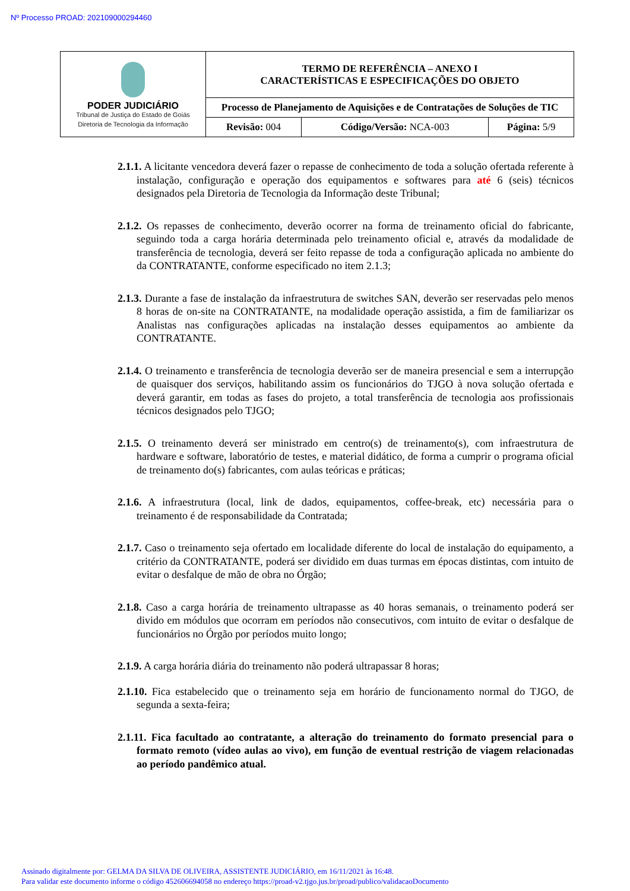Nº Processo PROAD: 202109000294460
| PODER JUDICIÁRIO Tribunal de Justiça do Estado de Goiás Diretoria de Tecnologia da Informação | TERMO DE REFERÊNCIA – ANEXO I CARACTERÍSTICAS E ESPECIFICAÇÕES DO OBJETO | | |
| | Processo de Planejamento de Aquisições e de Contratações de Soluções de TIC | | |
| | Revisão: 004 | Código/Versão: NCA-003 | Página: 5/9 |
2.1.1. A licitante vencedora deverá fazer o repasse de conhecimento de toda a solução ofertada referente à instalação, configuração e operação dos equipamentos e softwares para até 6 (seis) técnicos designados pela Diretoria de Tecnologia da Informação deste Tribunal;
2.1.2. Os repasses de conhecimento, deverão ocorrer na forma de treinamento oficial do fabricante, seguindo toda a carga horária determinada pelo treinamento oficial e, através da modalidade de transferência de tecnologia, deverá ser feito repasse de toda a configuração aplicada no ambiente do da CONTRATANTE, conforme especificado no item 2.1.3;
2.1.3. Durante a fase de instalação da infraestrutura de switches SAN, deverão ser reservadas pelo menos 8 horas de on-site na CONTRATANTE, na modalidade operação assistida, a fim de familiarizar os Analistas nas configurações aplicadas na instalação desses equipamentos ao ambiente da CONTRATANTE.
2.1.4. O treinamento e transferência de tecnologia deverão ser de maneira presencial e sem a interrupção de quaisquer dos serviços, habilitando assim os funcionários do TJGO à nova solução ofertada e deverá garantir, em todas as fases do projeto, a total transferência de tecnologia aos profissionais técnicos designados pelo TJGO;
2.1.5. O treinamento deverá ser ministrado em centro(s) de treinamento(s), com infraestrutura de hardware e software, laboratório de testes, e material didático, de forma a cumprir o programa oficial de treinamento do(s) fabricantes, com aulas teóricas e práticas;
2.1.6. A infraestrutura (local, link de dados, equipamentos, coffee-break, etc) necessária para o treinamento é de responsabilidade da Contratada;
2.1.7. Caso o treinamento seja ofertado em localidade diferente do local de instalação do equipamento, a critério da CONTRATANTE, poderá ser dividido em duas turmas em épocas distintas, com intuito de evitar o desfalque de mão de obra no Órgão;
2.1.8. Caso a carga horária de treinamento ultrapasse as 40 horas semanais, o treinamento poderá ser divido em módulos que ocorram em períodos não consecutivos, com intuito de evitar o desfalque de funcionários no Órgão por períodos muito longo;
2.1.9. A carga horária diária do treinamento não poderá ultrapassar 8 horas;
2.1.10. Fica estabelecido que o treinamento seja em horário de funcionamento normal do TJGO, de segunda a sexta-feira;
2.1.11. Fica facultado ao contratante, a alteração do treinamento do formato presencial para o formato remoto (vídeo aulas ao vivo), em função de eventual restrição de viagem relacionadas ao período pandêmico atual.
Assinado digitalmente por: GELMA DA SILVA DE OLIVEIRA, ASSISTENTE JUDICIÁRIO, em 16/11/2021 às 16:48.
Para validar este documento informe o código 452606694058 no endereço https://proad-v2.tjgo.jus.br/proad/publico/validacaoDocumento